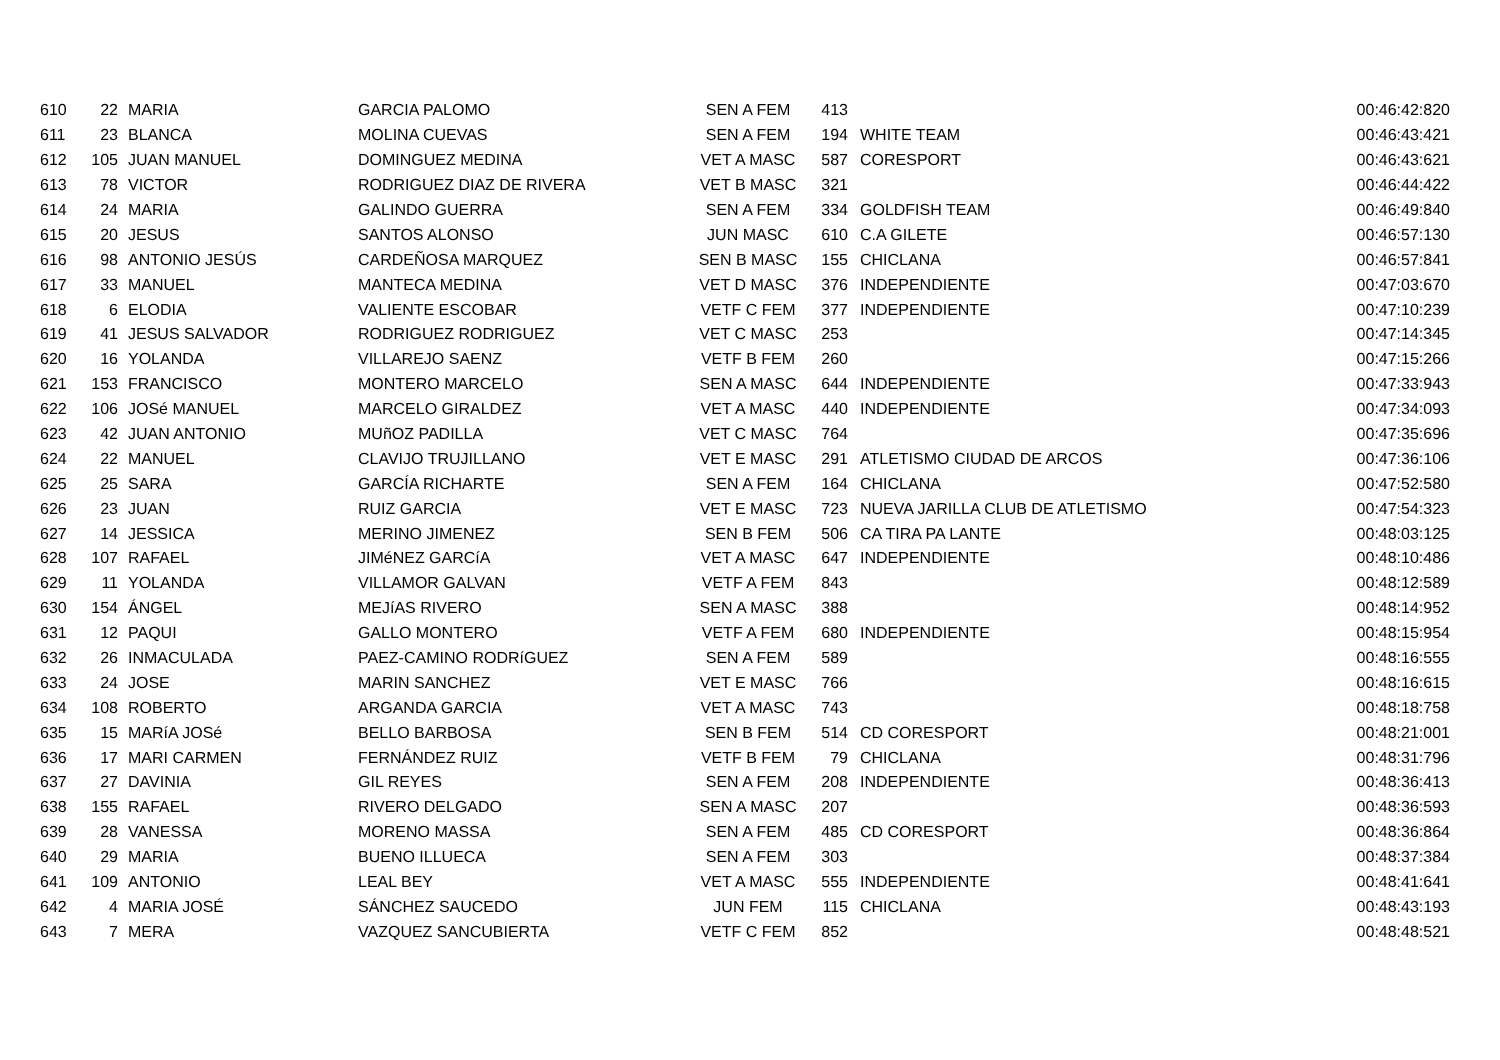| 610 | 22 | MARIA | GARCIA PALOMO | SEN A FEM | 413 | | 00:46:42:820 |
| 611 | 23 | BLANCA | MOLINA CUEVAS | SEN A FEM | 194 | WHITE TEAM | 00:46:43:421 |
| 612 | 105 | JUAN MANUEL | DOMINGUEZ MEDINA | VET A MASC | 587 | CORESPORT | 00:46:43:621 |
| 613 | 78 | VICTOR | RODRIGUEZ DIAZ DE RIVERA | VET B MASC | 321 | | 00:46:44:422 |
| 614 | 24 | MARIA | GALINDO GUERRA | SEN A FEM | 334 | GOLDFISH TEAM | 00:46:49:840 |
| 615 | 20 | JESUS | SANTOS ALONSO | JUN MASC | 610 | C.A GILETE | 00:46:57:130 |
| 616 | 98 | ANTONIO JESÚS | CARDEÑOSA MARQUEZ | SEN B MASC | 155 | CHICLANA | 00:46:57:841 |
| 617 | 33 | MANUEL | MANTECA MEDINA | VET D MASC | 376 | INDEPENDIENTE | 00:47:03:670 |
| 618 | 6 | ELODIA | VALIENTE ESCOBAR | VETF C FEM | 377 | INDEPENDIENTE | 00:47:10:239 |
| 619 | 41 | JESUS SALVADOR | RODRIGUEZ RODRIGUEZ | VET C MASC | 253 | | 00:47:14:345 |
| 620 | 16 | YOLANDA | VILLAREJO SAENZ | VETF B FEM | 260 | | 00:47:15:266 |
| 621 | 153 | FRANCISCO | MONTERO MARCELO | SEN A MASC | 644 | INDEPENDIENTE | 00:47:33:943 |
| 622 | 106 | JOSé MANUEL | MARCELO GIRALDEZ | VET A MASC | 440 | INDEPENDIENTE | 00:47:34:093 |
| 623 | 42 | JUAN ANTONIO | MUñOZ PADILLA | VET C MASC | 764 | | 00:47:35:696 |
| 624 | 22 | MANUEL | CLAVIJO TRUJILLANO | VET E MASC | 291 | ATLETISMO CIUDAD DE ARCOS | 00:47:36:106 |
| 625 | 25 | SARA | GARCÍA RICHARTE | SEN A FEM | 164 | CHICLANA | 00:47:52:580 |
| 626 | 23 | JUAN | RUIZ GARCIA | VET E MASC | 723 | NUEVA JARILLA CLUB DE ATLETISMO | 00:47:54:323 |
| 627 | 14 | JESSICA | MERINO JIMENEZ | SEN B FEM | 506 | CA TIRA PA LANTE | 00:48:03:125 |
| 628 | 107 | RAFAEL | JIMéNEZ GARCíA | VET A MASC | 647 | INDEPENDIENTE | 00:48:10:486 |
| 629 | 11 | YOLANDA | VILLAMOR GALVAN | VETF A FEM | 843 | | 00:48:12:589 |
| 630 | 154 | ÁNGEL | MEJíAS RIVERO | SEN A MASC | 388 | | 00:48:14:952 |
| 631 | 12 | PAQUI | GALLO MONTERO | VETF A FEM | 680 | INDEPENDIENTE | 00:48:15:954 |
| 632 | 26 | INMACULADA | PAEZ-CAMINO RODRíGUEZ | SEN A FEM | 589 | | 00:48:16:555 |
| 633 | 24 | JOSE | MARIN SANCHEZ | VET E MASC | 766 | | 00:48:16:615 |
| 634 | 108 | ROBERTO | ARGANDA GARCIA | VET A MASC | 743 | | 00:48:18:758 |
| 635 | 15 | MARíA JOSé | BELLO BARBOSA | SEN B FEM | 514 | CD CORESPORT | 00:48:21:001 |
| 636 | 17 | MARI CARMEN | FERNÁNDEZ RUIZ | VETF B FEM | 79 | CHICLANA | 00:48:31:796 |
| 637 | 27 | DAVINIA | GIL REYES | SEN A FEM | 208 | INDEPENDIENTE | 00:48:36:413 |
| 638 | 155 | RAFAEL | RIVERO DELGADO | SEN A MASC | 207 | | 00:48:36:593 |
| 639 | 28 | VANESSA | MORENO MASSA | SEN A FEM | 485 | CD CORESPORT | 00:48:36:864 |
| 640 | 29 | MARIA | BUENO ILLUECA | SEN A FEM | 303 | | 00:48:37:384 |
| 641 | 109 | ANTONIO | LEAL BEY | VET A MASC | 555 | INDEPENDIENTE | 00:48:41:641 |
| 642 | 4 | MARIA JOSÉ | SÁNCHEZ SAUCEDO | JUN FEM | 115 | CHICLANA | 00:48:43:193 |
| 643 | 7 | MERA | VAZQUEZ SANCUBIERTA | VETF C FEM | 852 | | 00:48:48:521 |